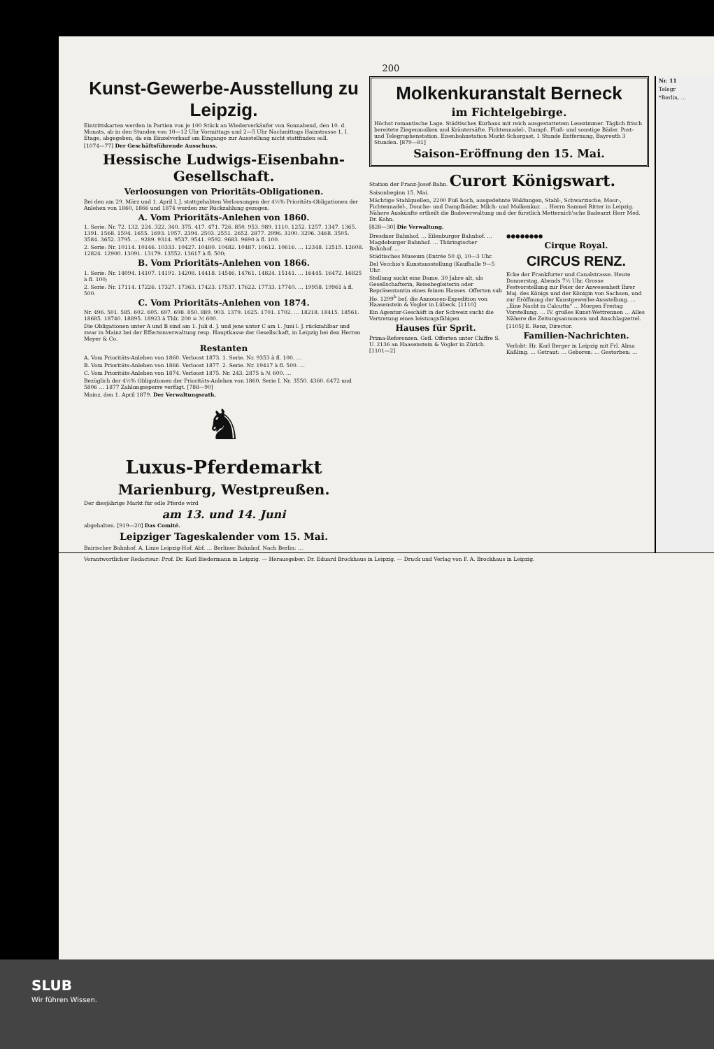200
Kunst-Gewerbe-Ausstellung zu Leipzig.
Eintrittskarten werden in Partien von je 100 Stück an Wiederverkäufer von Sonnabend, den 10. d. Monats, ab in den Stunden von 10—12 Uhr Vormittags und 2—5 Uhr Nachmittags Hainstrasse 1, I. Etage, abgegeben, da ein Einzelverkauf am Eingange zur Ausstellung nicht stattfinden soll.
[1074—77] Der Geschäftsführende Ausschuss.
Hessische Ludwigs-Eisenbahn-Gesellschaft.
Verloosungen von Prioritäts-Obligationen.
Bei den am 29. März und 1. April l. J. stattgehabten Verloosungen der 4½% Prioritäts-Obligationen der Anlehen von 1860, 1866 und 1874 wurden zur Rückzahlung gezogen:
A. Vom Prioritäts-Anlehen von 1860.
1. Serie: Nr. 72. 132. 224. 322. 340. 375. 417. 471. 726. 850. 953. 989. 1110. 1252. 1257. 1347. 1365. 1391. 1568. 1594. 1655. 1693. 1957. 2394. 2503. 2551. 2652. 2877. 2996. 3100. 3296. 3468. 3505. 3584. 3652. 3795. … 9289. 9314. 9537. 9541. 9592. 9683. 9690 à fl. 100.
2. Serie: Nr. 10114. 10146. 10333. 10427. 10480. 10482. 10487. 10612. 10616. … 12348. 12515. 12608. 12824. 12900. 13091. 13179. 13552. 13617 à fl. 500;
B. Vom Prioritäts-Anlehen von 1866.
1. Serie: Nr. 14094. 14107. 14191. 14208. 14418. 14546. 14761. 14824. 15141. … 16445. 16472. 16825 à fl. 100;
2. Serie: Nr. 17114. 17226. 17327. 17363. 17423. 17537. 17622. 17733. 17740. … 19958. 19961 à fl. 500.
C. Vom Prioritäts-Anlehen von 1874.
Nr. 496. 501. 585. 602. 605. 697. 698. 850. 889. 903. 1379. 1625. 1701. 1702. … 18218. 18415. 18561. 18685. 18740. 18895. 18923 à Thlr. 200 = ℳ 600.
Die Obligationen unter A und B sind am 1. Juli d. J. und jene unter C am 1. Juni l. J. rückzahlbar und zwar in Mainz bei der Effectenverwaltung resp. Hauptkasse der Gesellschaft, in Leipzig bei den Herren Meyer & Co.
Restanten
A. Vom Prioritäts-Anlehen von 1860. Verloost 1873. 1. Serie. Nr. 9353 à fl. 100. …
B. Vom Prioritäts-Anlehen von 1866. Verloost 1877. 2. Serie. Nr. 19417 à fl. 500. …
C. Vom Prioritäts-Anlehen von 1874. Verloost 1875. Nr. 243. 2875 à ℳ 600. …
Bezüglich der 4½% Obligationen der Prioritäts-Anlehen von 1860, Serie I. Nr. 3550. 4360. 6472 und 5806 … 1877 Zahlungssperre verfügt. [788—90]
Mainz, den 1. April 1879. Der Verwaltungsrath.
♞
Luxus-Pferdemarkt
Marienburg, Westpreußen.
Der diesjährige Markt für edle Pferde wird
am 13. und 14. Juni
abgehalten. [919—20] Das Comité.
Leipziger Tageskalender vom 15. Mai.
Bairischer Bahnhof. A. Linie Leipzig-Hof. Abf. … Berliner Bahnhof. Nach Berlin: …
Molkenkuranstalt Berneck
im Fichtelgebirge.
Höchst romantische Lage. Städtisches Kurhaus mit reich ausgestattetem Lesezimmer. Täglich frisch bereitete Ziegenmolken und Kräutersäfte. Fichtennadel-, Dampf-, Fluß- und sonstige Bäder. Post- und Telegraphenstation. Eisenbahnstation Markt-Schorgast, 1 Stunde Entfernung, Bayreuth 3 Stunden. [879—81]
Saison-Eröffnung den 15. Mai.
Station der Franz-Josef-Bahn. Curort Königswart. Saisonbeginn 15. Mai.
Mächtige Stahlquellen, 2200 Fuß hoch, ausgedehnte Waldungen, Stahl-, Schwarzische, Moor-, Fichtennadel-, Douche- und Dampfbäder, Milch- und Molkenkur. … Herrn Samuel Ritter in Leipzig. Nähere Auskünfte ertheilt die Badeverwaltung und der fürstlich Metternich'sche Badearzt Herr Med. Dr. Kohn.
[828—30] Die Verwaltung.
Dresdner Bahnhof. … Eilenburger Bahnhof. … Magdeburger Bahnhof. … Thüringischer Bahnhof. …
Städtisches Museum (Entrée 50 ₰), 10—3 Uhr.
Del Vecchio's Kunstausstellung (Kaufhalle 9—5 Uhr.
Stellung sucht eine Dame, 30 Jahre alt, als Gesellschafterin, Reisebegleiterin oder Repräsentantin eines feinen Hauses. Offerten sub Ho. 1299<sup>b</sup> bef. die Annoncen-Expedition von Haasenstein & Vogler in Lübeck. [1110]
Ein Agentur-Geschäft in der Schweiz sucht die Vertretung eines leistungsfähigen
Hauses für Sprit.
Prima-Referenzen. Gefl. Offerten unter Chiffre S. U. 2136 an Haasenstein & Vogler in Zürich. [1101—2]
●●●●●●●●
Cirque Royal.
CIRCUS RENZ.
Ecke der Frankfurter und Canalstrasse. Heute Donnerstag, Abends 7½ Uhr, Grosse Festvorstellung zur Feier der Anwesenheit Ihrer Maj. des Königs und der Königin von Sachsen, und zur Eröffnung der Kunstgewerbe-Ausstellung. … „Eine Nacht in Calcutta" … Morgen Freitag Vorstellung. … IV. großes Kunst-Wettrennen … Alles Nähere die Zeitungsannoncen und Anschlagzettel.
[1105] E. Renz, Director.
Familien-Nachrichten.
Verlobt: Hr. Karl Berger in Leipzig mit Frl. Alma Käßling. … Getraut: … Geboren: … Gestorben: …
Nr. 11
Telegr
*Berlin, …
Verantwortlicher Redacteur: Prof. Dr. Karl Biedermann in Leipzig. — Herausgeber: Dr. Eduard Brockhaus in Leipzig. — Druck und Verlag von F. A. Brockhaus in Leipzig.
SLUB
Wir führen Wissen.